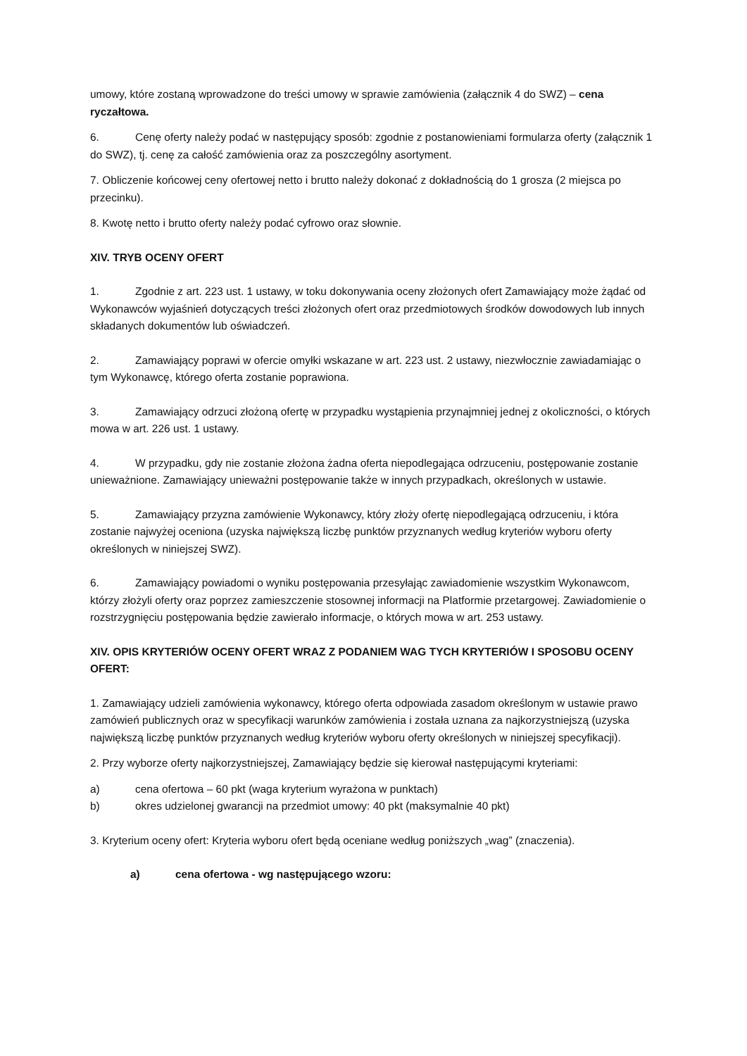umowy, które zostaną wprowadzone do treści umowy w sprawie zamówienia (załącznik 4 do SWZ) – cena ryczałtowa.
6. Cenę oferty należy podać w następujący sposób: zgodnie z postanowieniami formularza oferty (załącznik 1 do SWZ), tj. cenę za całość zamówienia oraz za poszczególny asortyment.
7. Obliczenie końcowej ceny ofertowej netto i brutto należy dokonać z dokładnością do 1 grosza (2 miejsca po przecinku).
8. Kwotę netto i brutto oferty należy podać cyfrowo oraz słownie.
XIV. TRYB OCENY OFERT
1. Zgodnie z art. 223 ust. 1 ustawy, w toku dokonywania oceny złożonych ofert Zamawiający może żądać od Wykonawców wyjaśnień dotyczących treści złożonych ofert oraz przedmiotowych środków dowodowych lub innych składanych dokumentów lub oświadczeń.
2. Zamawiający poprawi w ofercie omyłki wskazane w art. 223 ust. 2 ustawy, niezwłocznie zawiadamiając o tym Wykonawcę, którego oferta zostanie poprawiona.
3. Zamawiający odrzuci złożoną ofertę w przypadku wystąpienia przynajmniej jednej z okoliczności, o których mowa w art. 226 ust. 1 ustawy.
4. W przypadku, gdy nie zostanie złożona żadna oferta niepodlegająca odrzuceniu, postępowanie zostanie unieważnione. Zamawiający unieważni postępowanie także w innych przypadkach, określonych w ustawie.
5. Zamawiający przyzna zamówienie Wykonawcy, który złoży ofertę niepodlegającą odrzuceniu, i która zostanie najwyżej oceniona (uzyska największą liczbę punktów przyznanych według kryteriów wyboru oferty określonych w niniejszej SWZ).
6. Zamawiający powiadomi o wyniku postępowania przesyłając zawiadomienie wszystkim Wykonawcom, którzy złożyli oferty oraz poprzez zamieszczenie stosownej informacji na Platformie przetargowej. Zawiadomienie o rozstrzygnięciu postępowania będzie zawierało informacje, o których mowa w art. 253 ustawy.
XIV. OPIS KRYTERIÓW OCENY OFERT WRAZ Z PODANIEM WAG TYCH KRYTERIÓW I SPOSOBU OCENY OFERT:
1. Zamawiający udzieli zamówienia wykonawcy, którego oferta odpowiada zasadom określonym w ustawie prawo zamówień publicznych oraz w specyfikacji warunków zamówienia i została uznana za najkorzystniejszą (uzyska największą liczbę punktów przyznanych według kryteriów wyboru oferty określonych w niniejszej specyfikacji).
2. Przy wyborze oferty najkorzystniejszej, Zamawiający będzie się kierował następującymi kryteriami:
a) cena ofertowa – 60 pkt (waga kryterium wyrażona w punktach)
b) okres udzielonej gwarancji na przedmiot umowy: 40 pkt (maksymalnie 40 pkt)
3. Kryterium oceny ofert: Kryteria wyboru ofert będą oceniane według poniższych „wag” (znaczenia).
a) cena ofertowa - wg następującego wzoru: